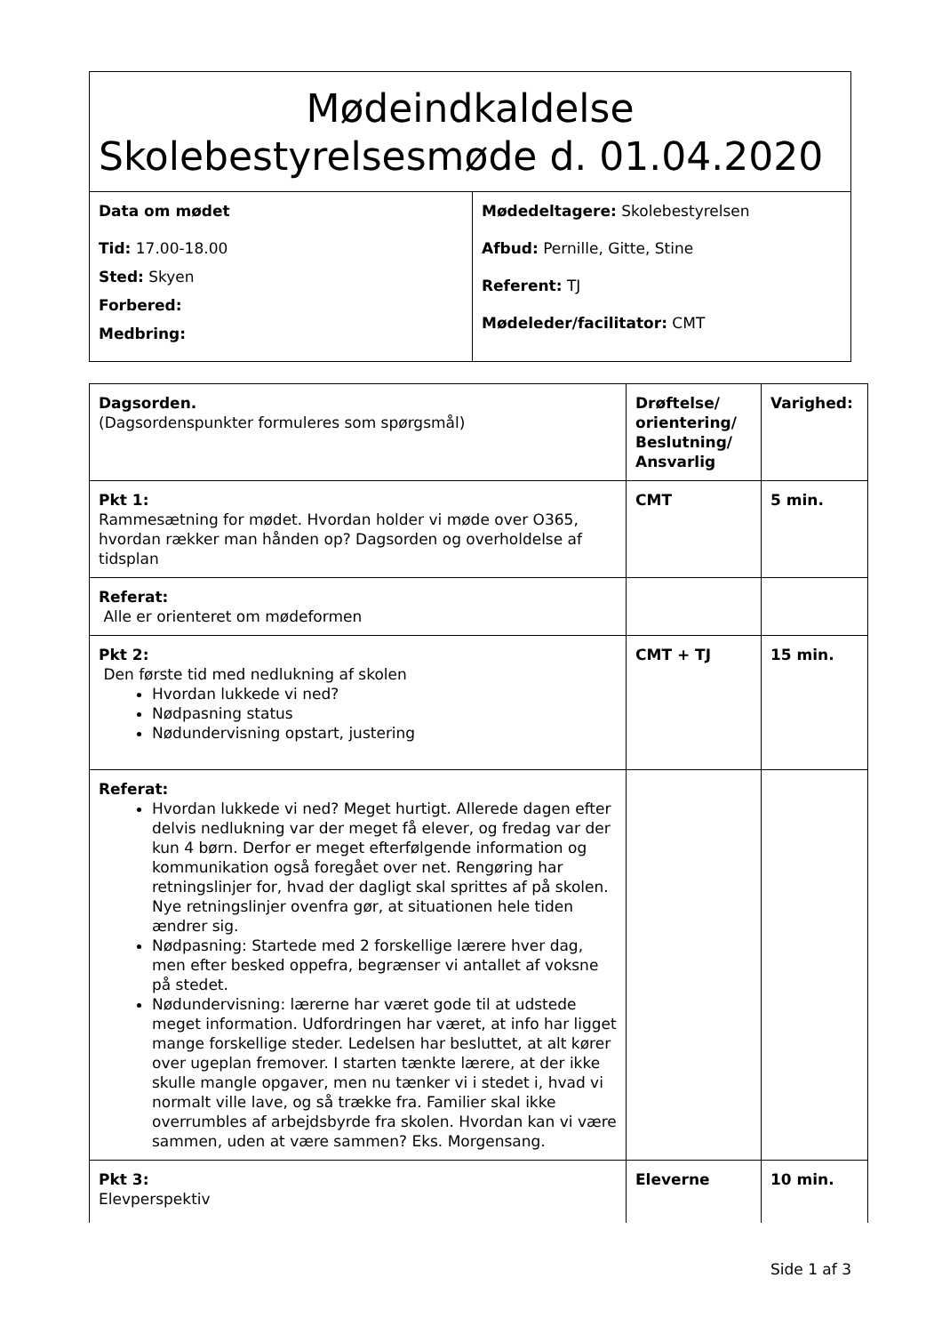| Mødeindkaldelse Skolebestyrelsesmøde d. 01.04.2020 | |
| Data om mødet Tid: 17.00-18.00 Sted: Skyen Forbered: Medbring: | Mødedeltagere: Skolebestyrelsen Afbud: Pernille, Gitte, Stine Referent: TJ Mødeleder/facilitator: CMT |
| Dagsorden. (Dagsordenspunkter formuleres som spørgsmål) | Drøftelse/ orientering/ Beslutning/ Ansvarlig | Varighed: |
| Pkt 1: Rammesætning for mødet. Hvordan holder vi møde over O365, hvordan rækker man hånden op? Dagsorden og overholdelse af tidsplan | CMT | 5 min. |
| Referat: Alle er orienteret om mødeformen | | |
| Pkt 2: Den første tid med nedlukning af skolen Hvordan lukkede vi ned? Nødpasning status Nødundervisning opstart, justering | CMT + TJ | 15 min. |
| Referat: Hvordan lukkede vi ned? Meget hurtigt. Allerede dagen efter delvis nedlukning var der meget få elever, og fredag var der kun 4 børn. Derfor er meget efterfølgende information og kommunikation også foregået over net. Rengøring har retningslinjer for, hvad der dagligt skal sprittes af på skolen. Nye retningslinjer ovenfra gør, at situationen hele tiden ændrer sig. Nødpasning: Startede med 2 forskellige lærere hver dag, men efter besked oppefra, begrænser vi antallet af voksne på stedet. Nødundervisning: lærerne har været gode til at udstede meget information. Udfordringen har været, at info har ligget mange forskellige steder. Ledelsen har besluttet, at alt kører over ugeplan fremover. I starten tænkte lærere, at der ikke skulle mangle opgaver, men nu tænker vi i stedet i, hvad vi normalt ville lave, og så trække fra. Familier skal ikke overrumbles af arbejdsbyrde fra skolen. Hvordan kan vi være sammen, uden at være sammen? Eks. Morgensang. | | |
| Pkt 3: Elevperspektiv | Eleverne | 10 min. |
Side 1 af 3